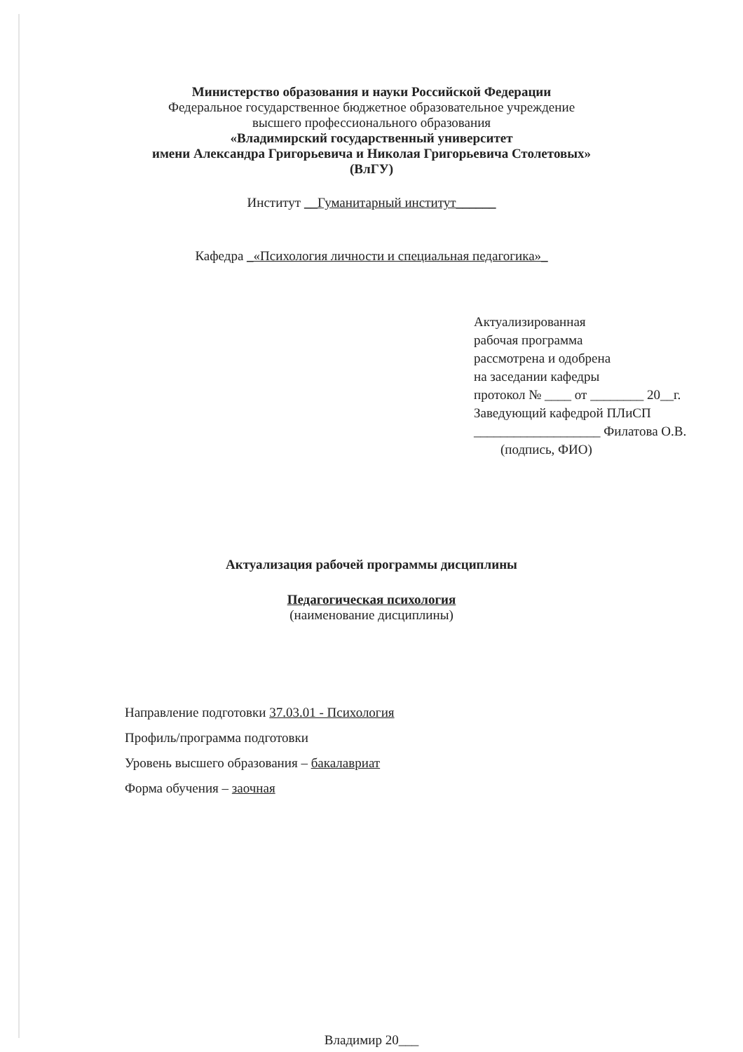Министерство образования и науки Российской Федерации
Федеральное государственное бюджетное образовательное учреждение
высшего профессионального образования
«Владимирский государственный университет
имени Александра Григорьевича и Николая Григорьевича Столетовых»
(ВлГУ)
Институт __Гуманитарный институт______
Кафедра _«Психология личности и специальная педагогика»_
Актуализированная
рабочая программа
рассмотрена и одобрена
на заседании кафедры
протокол № ____ от ________ 20__г.
Заведующий кафедрой ПЛиСП
___________________ Филатова О.В.
(подпись, ФИО)
Актуализация рабочей программы дисциплины
Педагогическая психология
(наименование дисциплины)
Направление подготовки 37.03.01 - Психология
Профиль/программа подготовки
Уровень высшего образования – бакалавриат
Форма обучения – заочная
Владимир 20___